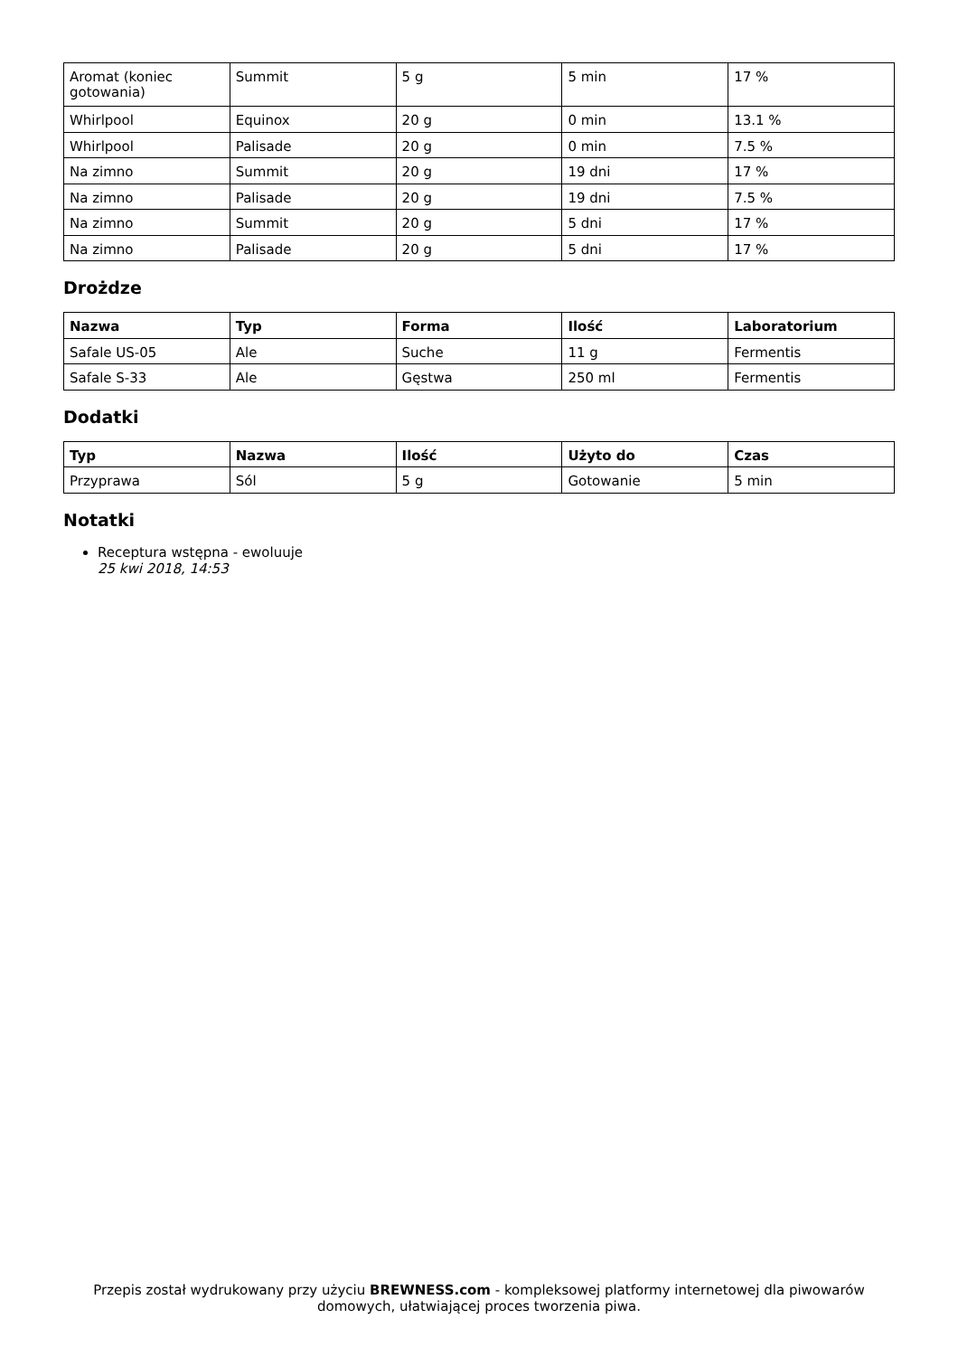| Aromat (koniec gotowania) | Summit | 5 g | 5 min | 17 % |
| Whirlpool | Equinox | 20 g | 0 min | 13.1 % |
| Whirlpool | Palisade | 20 g | 0 min | 7.5 % |
| Na zimno | Summit | 20 g | 19 dni | 17 % |
| Na zimno | Palisade | 20 g | 19 dni | 7.5 % |
| Na zimno | Summit | 20 g | 5 dni | 17 % |
| Na zimno | Palisade | 20 g | 5 dni | 17 % |
Drożdze
| Nazwa | Typ | Forma | Ilość | Laboratorium |
| --- | --- | --- | --- | --- |
| Safale US-05 | Ale | Suche | 11 g | Fermentis |
| Safale S-33 | Ale | Gęstwa | 250 ml | Fermentis |
Dodatki
| Typ | Nazwa | Ilość | Użyto do | Czas |
| --- | --- | --- | --- | --- |
| Przyprawa | Sól | 5 g | Gotowanie | 5 min |
Notatki
Receptura wstępna - ewoluuje
25 kwi 2018, 14:53
Przepis został wydrukowany przy użyciu BREWNESS.com - kompleksowej platformy internetowej dla piwowarów domowych, ułatwiającej proces tworzenia piwa.